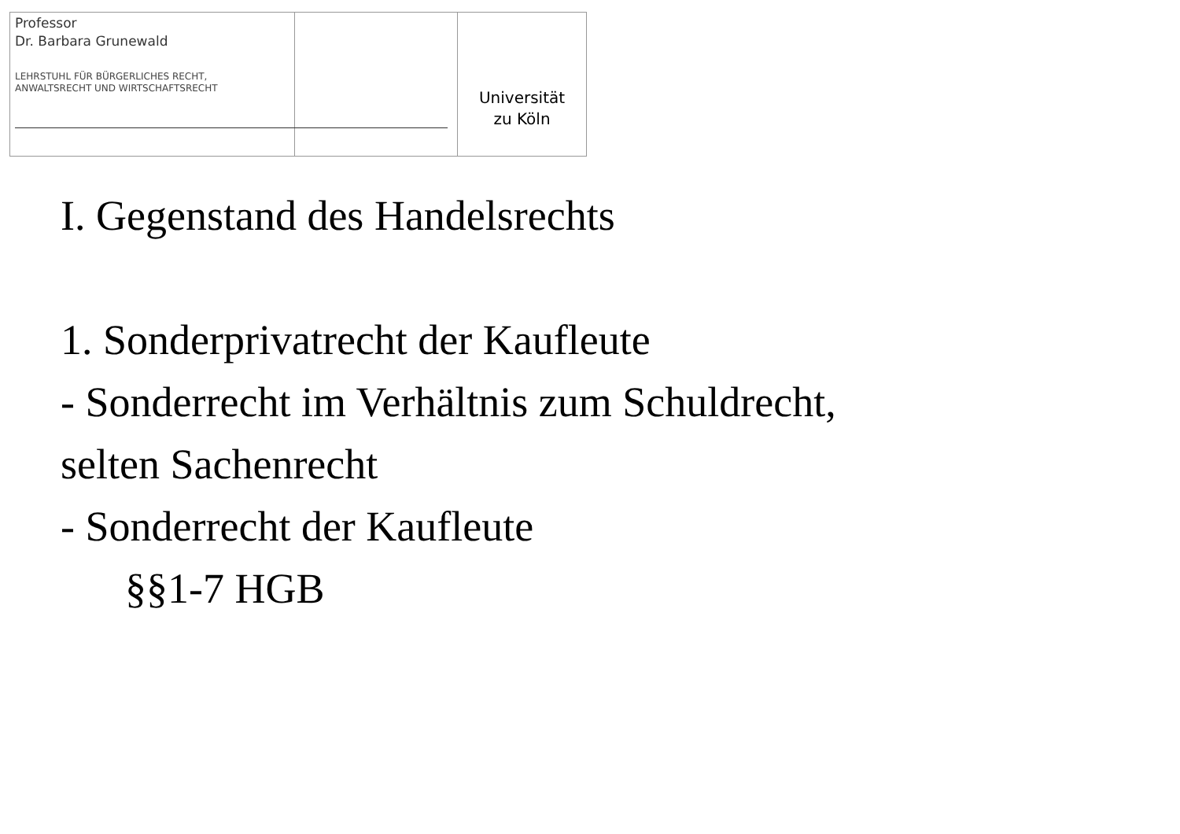Professor
Dr. Barbara Grunewald
LEHRSTUHL FÜR BÜRGERLICHES RECHT,
ANWALTSRECHT UND WIRTSCHAFTSRECHT
Universität
zu Köln
I. Gegenstand des Handelsrechts
1. Sonderprivatrecht der Kaufleute
- Sonderrecht im Verhältnis zum Schuldrecht,
selten Sachenrecht
- Sonderrecht der Kaufleute
§§1-7 HGB